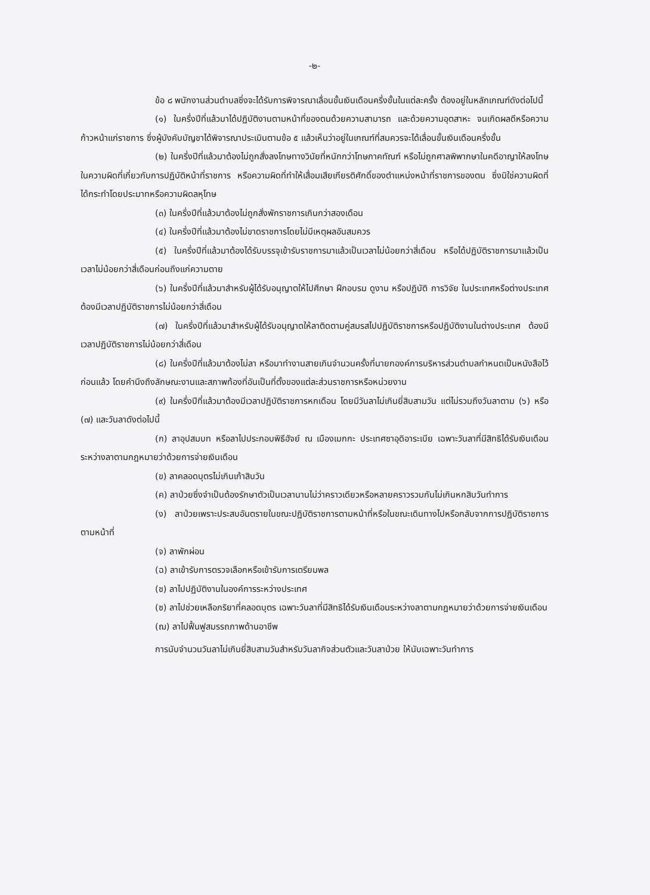-๒-
ข้อ ๘ พนักงานส่วนตำบลซึ่งจะได้รับการพิจารณาเลื่อนขั้นเงินเดือนครึ่งขั้นในแต่ละครั้ง ต้องอยู่ในหลักเกณฑ์ดังต่อไปนี้
(๑) ในครึ่งปีที่แล้วมาได้ปฏิบัติงานตามหน้าที่ของตนด้วยความสามารถ และด้วยความอุตสาหะ จนเกิดผลดีหรือความก้าวหน้าแก่ราชการ ซึ่งผู้บังคับบัญชาได้พิจารณาประเมินตามข้อ ๕ แล้วเห็นว่าอยู่ในเกณฑ์ที่สมควรจะได้เลื่อนขั้นเงินเดือนครึ่งขั้น
(๒) ในครึ่งปีที่แล้วมาต้องไม่ถูกสั่งลงโทษทางวินัยที่หนักกว่าโทษภาคทัณฑ์ หรือไม่ถูกศาลพิพากษาในคดีอาญาให้ลงโทษในความผิดที่เกี่ยวกับการปฏิบัติหน้าที่ราชการ หรือความผิดที่ทำให้เสื่อมเสียเกียรติศักดิ์ของตำแหน่งหน้าที่ราชการของตน ซึ่งมิใช่ความผิดที่ได้กระทำโดยประมาทหรือความผิดลหุโทษ
(๓) ในครึ่งปีที่แล้วมาต้องไม่ถูกสั่งพักราชการเกินกว่าสองเดือน
(๔) ในครึ่งปีที่แล้วมาต้องไม่ขาดราชการโดยไม่มีเหตุผลอันสมควร
(๕) ในครึ่งปีที่แล้วมาต้องได้รับบรรจุเข้ารับราชการมาแล้วเป็นเวลาไม่น้อยกว่าสี่เดือน หรือได้ปฏิบัติราชการมาแล้วเป็นเวลาไม่น้อยกว่าสี่เดือนก่อนถึงแก่ความตาย
(๖) ในครึ่งปีที่แล้วมาสำหรับผู้ได้รับอนุญาตให้ไปศึกษา ฝึกอบรม ดูงาน หรือปฏิบัติ การวิจัย ในประเทศหรือต่างประเทศ ต้องมีเวลาปฏิบัติราชการไม่น้อยกว่าสี่เดือน
(๗) ในครึ่งปีที่แล้วมาสำหรับผู้ได้รับอนุญาตให้ลาติดตามคู่สมรสไปปฏิบัติราชการหรือปฏิบัติงานในต่างประเทศ ต้องมีเวลาปฏิบัติราชการไม่น้อยกว่าสี่เดือน
(๘) ในครึ่งปีที่แล้วมาต้องไม่ลา หรือมาทำงานสายเกินจำนวนครั้งที่นายกองค์การบริหารส่วนตำบลกำหนดเป็นหนังสือไว้ก่อนแล้ว โดยคำนึงถึงลักษณะงานและสภาพท้องที่อันเป็นที่ตั้งของแต่ละส่วนราชการหรือหน่วยงาน
(๙) ในครึ่งปีที่แล้วมาต้องมีเวลาปฏิบัติราชการหกเดือน โดยมีวันลาไม่เกินยี่สิบสามวัน แต่ไม่รวมถึงวันลาตาม (๖) หรือ (๗) และวันลาดังต่อไปนี้
(ก) ลาอุปสมบท หรือลาไปประกอบพิธีฮัจย์ ณ เมืองเมกกะ ประเทศซาอุดิอาระเบีย เฉพาะวันลาที่มีสิทธิได้รับเงินเดือนระหว่างลาตามกฎหมายว่าด้วยการจ่ายเงินเดือน
(ข) ลาคลอดบุตรไม่เกินเก้าสิบวัน
(ค) ลาป่วยซึ่งจำเป็นต้องรักษาตัวเป็นเวลานานไม่ว่าคราวเดียวหรือหลายคราวรวมกันไม่เกินหกสิบวันทำการ
(ง) ลาป่วยเพราะประสบอันตรายในขณะปฏิบัติราชการตามหน้าที่หรือในขณะเดินทางไปหรือกลับจากการปฏิบัติราชการตามหน้าที่
(จ) ลาพักผ่อน
(ฉ) ลาเข้ารับการตรวจเลือกหรือเข้ารับการเตรียมพล
(ช) ลาไปปฏิบัติงานในองค์การระหว่างประเทศ
(ซ) ลาไปช่วยเหลือภริยาที่คลอดบุตร เฉพาะวันลาที่มีสิทธิได้รับเงินเดือนระหว่างลาตามกฎหมายว่าด้วยการจ่ายเงินเดือน
(ฌ) ลาไปฟื้นฟูสมรรถภาพด้านอาชีพ
การนับจำนวนวันลาไม่เกินยี่สิบสามวันสำหรับวันลากิจส่วนตัวและวันลาป่วย ให้นับเฉพาะวันทำการ